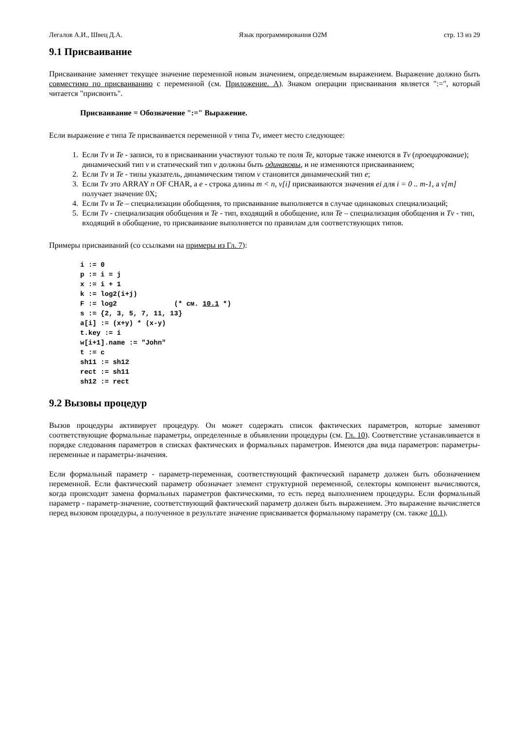Легалов А.И., Швец Д.А. Язык программирования О2М стр. 13 из 29
9.1 Присваивание
Присваивание заменяет текущее значение переменной новым значением, определяемым выражением. Выражение должно быть совместимо по присваиванию с переменной (см. Приложение. А). Знаком операции присваивания является ":=", который читается "присвоить".
Присваивание = Обозначение ":=" Выражение.
Если выражение e типа Te присваивается переменной v типа Tv, имеет место следующее:
1. Если Tv и Te - записи, то в присваивании участвуют только те поля Te, которые также имеются в Tv (проецирование); динамический тип v и статический тип v должны быть одинаковы, и не изменяются присваиванием;
2. Если Tv и Te - типы указатель, динамическим типом v становится динамический тип e;
3. Если Tv это ARRAY n OF CHAR, а e - строка длины m < n, v[i] присваиваются значения ei для i = 0 .. m-1, а v[m] получает значение 0X;
4. Если Tv и Te – специализации обобщения, то присваивание выполняется в случае одинаковых специализаций;
5. Если Tv - специализация обобщения и Te - тип, входящий в обобщение, или Te – специализация обобщения и Tv - тип, входящий в обобщение, то присваивание выполняется по правилам для соответствующих типов.
Примеры присваиваний (со ссылками на примеры из Гл. 7):
i := 0
p := i = j
x := i + 1
k := log2(i+j)
F := log2              (* см. 10.1 *)
s := {2, 3, 5, 7, 11, 13}
a[i] := (x+y) * (x-y)
t.key := i
w[i+1].name := "John"
t := c
sh11 := sh12
rect := sh11
sh12 := rect
9.2 Вызовы процедур
Вызов процедуры активирует процедуру. Он может содержать список фактических параметров, которые заменяют соответствующие формальные параметры, определенные в объявлении процедуры (см. Гл. 10). Соответствие устанавливается в порядке следования параметров в списках фактических и формальных параметров. Имеются два вида параметров: параметры-переменные и параметры-значения.
Если формальный параметр - параметр-переменная, соответствующий фактический параметр должен быть обозначением переменной. Если фактический параметр обозначает элемент структурной переменной, селекторы компонент вычисляются, когда происходит замена формальных параметров фактическими, то есть перед выполнением процедуры. Если формальный параметр - параметр-значение, соответствующий фактический параметр должен быть выражением. Это выражение вычисляется перед вызовом процедуры, а полученное в результате значение присваивается формальному параметру (см. также 10.1).